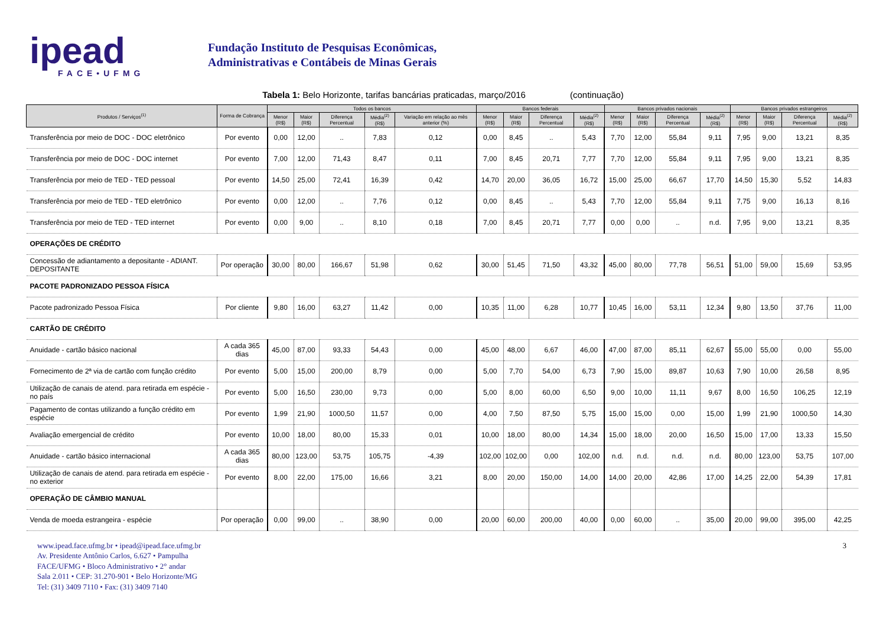ipead
FACE•UFMG
Fundação Instituto de Pesquisas Econômicas,
Administrativas e Contábeis de Minas Gerais
Tabela 1: Belo Horizonte, tarifas bancárias praticadas, março/2016 (continuação)
| Produtos / Serviços<sup>(1)</sup> | Forma de Cobrança | Todos os bancos | | | | | Bancos federais | | | | Bancos privados nacionais | | | | Bancos privados estrangeiros | | | |
| --- | --- | --- | --- | --- | --- | --- | --- | --- | --- | --- | --- | --- | --- | --- | --- | --- | --- | --- |
| | | Menor (R$) | Maior (R$) | Diferença Percentual | Média<sup>(2)</sup> (R$) | Variação em relação ao mês anterior (%) | Menor (R$) | Maior (R$) | Diferença Percentual | Média<sup>(2)</sup> (R$) | Menor (R$) | Maior (R$) | Diferença Percentual | Média<sup>(2)</sup> (R$) | Menor (R$) | Maior (R$) | Diferença Percentual | Média<sup>(2)</sup> (R$) |
| Transferência por meio de DOC - DOC eletrônico | Por evento | 0,00 | 12,00 | .. | 7,83 | 0,12 | 0,00 | 8,45 | .. | 5,43 | 7,70 | 12,00 | 55,84 | 9,11 | 7,95 | 9,00 | 13,21 | 8,35 |
| Transferência por meio de DOC - DOC internet | Por evento | 7,00 | 12,00 | 71,43 | 8,47 | 0,11 | 7,00 | 8,45 | 20,71 | 7,77 | 7,70 | 12,00 | 55,84 | 9,11 | 7,95 | 9,00 | 13,21 | 8,35 |
| Transferência por meio de TED - TED pessoal | Por evento | 14,50 | 25,00 | 72,41 | 16,39 | 0,42 | 14,70 | 20,00 | 36,05 | 16,72 | 15,00 | 25,00 | 66,67 | 17,70 | 14,50 | 15,30 | 5,52 | 14,83 |
| Transferência por meio de TED - TED eletrônico | Por evento | 0,00 | 12,00 | .. | 7,76 | 0,12 | 0,00 | 8,45 | .. | 5,43 | 7,70 | 12,00 | 55,84 | 9,11 | 7,75 | 9,00 | 16,13 | 8,16 |
| Transferência por meio de TED - TED internet | Por evento | 0,00 | 9,00 | .. | 8,10 | 0,18 | 7,00 | 8,45 | 20,71 | 7,77 | 0,00 | 0,00 | .. | n.d. | 7,95 | 9,00 | 13,21 | 8,35 |
| OPERAÇÕES DE CRÉDITO | | | | | | | | | | | | | | | | | | |
| Concessão de adiantamento a depositante - ADIANT. DEPOSITANTE | Por operação | 30,00 | 80,00 | 166,67 | 51,98 | 0,62 | 30,00 | 51,45 | 71,50 | 43,32 | 45,00 | 80,00 | 77,78 | 56,51 | 51,00 | 59,00 | 15,69 | 53,95 |
| PACOTE PADRONIZADO PESSOA FÍSICA | | | | | | | | | | | | | | | | | | |
| Pacote padronizado Pessoa Física | Por cliente | 9,80 | 16,00 | 63,27 | 11,42 | 0,00 | 10,35 | 11,00 | 6,28 | 10,77 | 10,45 | 16,00 | 53,11 | 12,34 | 9,80 | 13,50 | 37,76 | 11,00 |
| CARTÃO DE CRÉDITO | | | | | | | | | | | | | | | | | | |
| Anuidade - cartão básico nacional | A cada 365 dias | 45,00 | 87,00 | 93,33 | 54,43 | 0,00 | 45,00 | 48,00 | 6,67 | 46,00 | 47,00 | 87,00 | 85,11 | 62,67 | 55,00 | 55,00 | 0,00 | 55,00 |
| Fornecimento de 2ª via de cartão com função crédito | Por evento | 5,00 | 15,00 | 200,00 | 8,79 | 0,00 | 5,00 | 7,70 | 54,00 | 6,73 | 7,90 | 15,00 | 89,87 | 10,63 | 7,90 | 10,00 | 26,58 | 8,95 |
| Utilização de canais de atend. para retirada em espécie - no país | Por evento | 5,00 | 16,50 | 230,00 | 9,73 | 0,00 | 5,00 | 8,00 | 60,00 | 6,50 | 9,00 | 10,00 | 11,11 | 9,67 | 8,00 | 16,50 | 106,25 | 12,19 |
| Pagamento de contas utilizando a função crédito em espécie | Por evento | 1,99 | 21,90 | 1000,50 | 11,57 | 0,00 | 4,00 | 7,50 | 87,50 | 5,75 | 15,00 | 15,00 | 0,00 | 15,00 | 1,99 | 21,90 | 1000,50 | 14,30 |
| Avaliação emergencial de crédito | Por evento | 10,00 | 18,00 | 80,00 | 15,33 | 0,01 | 10,00 | 18,00 | 80,00 | 14,34 | 15,00 | 18,00 | 20,00 | 16,50 | 15,00 | 17,00 | 13,33 | 15,50 |
| Anuidade - cartão básico internacional | A cada 365 dias | 80,00 | 123,00 | 53,75 | 105,75 | -4,39 | 102,00 | 102,00 | 0,00 | 102,00 | n.d. | n.d. | n.d. | n.d. | 80,00 | 123,00 | 53,75 | 107,00 |
| Utilização de canais de atend. para retirada em espécie - no exterior | Por evento | 8,00 | 22,00 | 175,00 | 16,66 | 3,21 | 8,00 | 20,00 | 150,00 | 14,00 | 14,00 | 20,00 | 42,86 | 17,00 | 14,25 | 22,00 | 54,39 | 17,81 |
| OPERAÇÃO DE CÂMBIO MANUAL | | | | | | | | | | | | | | | | | | |
| Venda de moeda estrangeira - espécie | Por operação | 0,00 | 99,00 | .. | 38,90 | 0,00 | 20,00 | 60,00 | 200,00 | 40,00 | 0,00 | 60,00 | .. | 35,00 | 20,00 | 99,00 | 395,00 | 42,25 |
www.ipead.face.ufmg.br • ipead@ipead.face.ufmg.br
Av. Presidente Antônio Carlos, 6.627 • Pampulha
FACE/UFMG • Bloco Administrativo • 2° andar
Sala 2.011 • CEP: 31.270-901 • Belo Horizonte/MG
Tel: (31) 3409 7110 • Fax: (31) 3409 7140
3